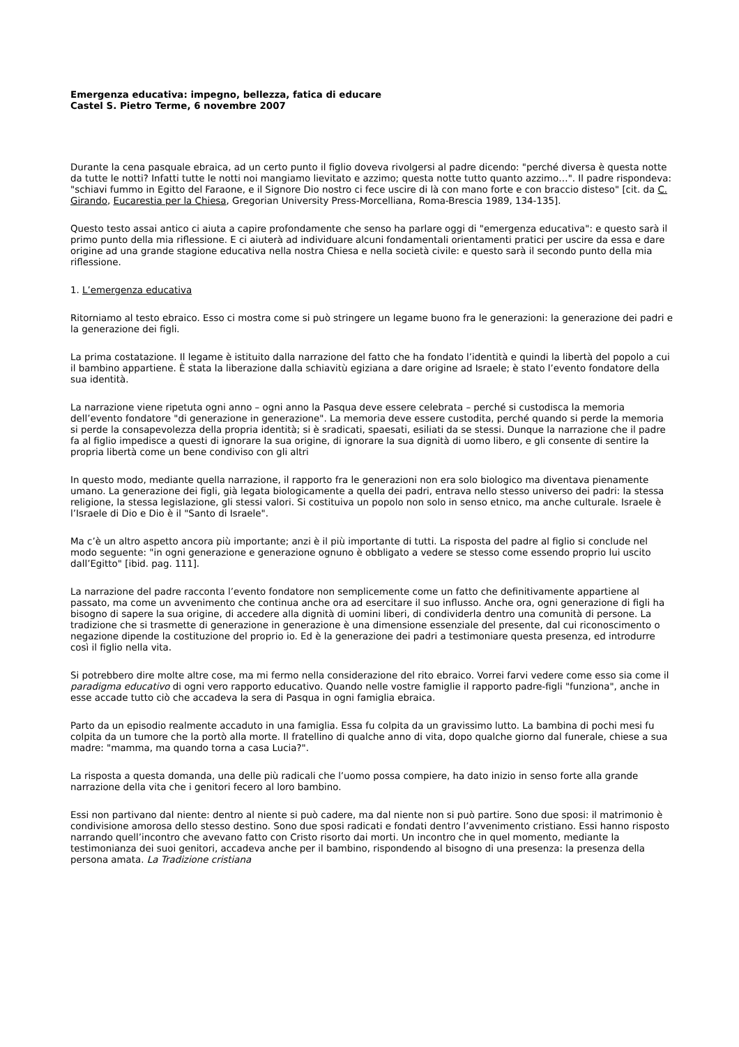Emergenza educativa: impegno, bellezza, fatica di educare
Castel S. Pietro Terme, 6 novembre 2007
Durante la cena pasquale ebraica, ad un certo punto il figlio doveva rivolgersi al padre dicendo: "perché diversa è questa notte da tutte le notti? Infatti tutte le notti noi mangiamo lievitato e azzimo; questa notte tutto quanto azzimo…". Il padre rispondeva: "schiavi fummo in Egitto del Faraone, e il Signore Dio nostro ci fece uscire di là con mano forte e con braccio disteso" [cit. da C. Girando, Eucarestia per la Chiesa, Gregorian University Press-Morcelliana, Roma-Brescia 1989, 134-135].
Questo testo assai antico ci aiuta a capire profondamente che senso ha parlare oggi di "emergenza educativa": e questo sarà il primo punto della mia riflessione. E ci aiuterà ad individuare alcuni fondamentali orientamenti pratici per uscire da essa e dare origine ad una grande stagione educativa nella nostra Chiesa e nella società civile: e questo sarà il secondo punto della mia riflessione.
1. L’emergenza educativa
Ritorniamo al testo ebraico. Esso ci mostra come si può stringere un legame buono fra le generazioni: la generazione dei padri e la generazione dei figli.
La prima costatazione. Il legame è istituito dalla narrazione del fatto che ha fondato l’identità e quindi la libertà del popolo a cui il bambino appartiene. È stata la liberazione dalla schiavitù egiziana a dare origine ad Israele; è stato l’evento fondatore della sua identità.
La narrazione viene ripetuta ogni anno – ogni anno la Pasqua deve essere celebrata – perché si custodisca la memoria dell’evento fondatore "di generazione in generazione". La memoria deve essere custodita, perché quando si perde la memoria si perde la consapevolezza della propria identità; si è sradicati, spaesati, esiliati da se stessi. Dunque la narrazione che il padre fa al figlio impedisce a questi di ignorare la sua origine, di ignorare la sua dignità di uomo libero, e gli consente di sentire la propria libertà come un bene condiviso con gli altri
In questo modo, mediante quella narrazione, il rapporto fra le generazioni non era solo biologico ma diventava pienamente umano. La generazione dei figli, già legata biologicamente a quella dei padri, entrava nello stesso universo dei padri: la stessa religione, la stessa legislazione, gli stessi valori. Si costituiva un popolo non solo in senso etnico, ma anche culturale. Israele è l’Israele di Dio e Dio è il "Santo di Israele".
Ma c’è un altro aspetto ancora più importante; anzi è il più importante di tutti. La risposta del padre al figlio si conclude nel modo seguente: "in ogni generazione e generazione ognuno è obbligato a vedere se stesso come essendo proprio lui uscito dall’Egitto" [ibid. pag. 111].
La narrazione del padre racconta l’evento fondatore non semplicemente come un fatto che definitivamente appartiene al passato, ma come un avvenimento che continua anche ora ad esercitare il suo influsso. Anche ora, ogni generazione di figli ha bisogno di sapere la sua origine, di accedere alla dignità di uomini liberi, di condividerla dentro una comunità di persone. La tradizione che si trasmette di generazione in generazione è una dimensione essenziale del presente, dal cui riconoscimento o negazione dipende la costituzione del proprio io. Ed è la generazione dei padri a testimoniare questa presenza, ed introdurre così il figlio nella vita.
Si potrebbero dire molte altre cose, ma mi fermo nella considerazione del rito ebraico. Vorrei farvi vedere come esso sia come il paradigma educativo di ogni vero rapporto educativo. Quando nelle vostre famiglie il rapporto padre-figli "funziona", anche in esse accade tutto ciò che accadeva la sera di Pasqua in ogni famiglia ebraica.
Parto da un episodio realmente accaduto in una famiglia. Essa fu colpita da un gravissimo lutto. La bambina di pochi mesi fu colpita da un tumore che la portò alla morte. Il fratellino di qualche anno di vita, dopo qualche giorno dal funerale, chiese a sua madre: "mamma, ma quando torna a casa Lucia?".
La risposta a questa domanda, una delle più radicali che l’uomo possa compiere, ha dato inizio in senso forte alla grande narrazione della vita che i genitori fecero al loro bambino.
Essi non partivano dal niente: dentro al niente si può cadere, ma dal niente non si può partire. Sono due sposi: il matrimonio è condivisione amorosa dello stesso destino. Sono due sposi radicati e fondati dentro l’avvenimento cristiano. Essi hanno risposto narrando quell’incontro che avevano fatto con Cristo risorto dai morti. Un incontro che in quel momento, mediante la testimonianza dei suoi genitori, accadeva anche per il bambino, rispondendo al bisogno di una presenza: la presenza della persona amata. La Tradizione cristiana